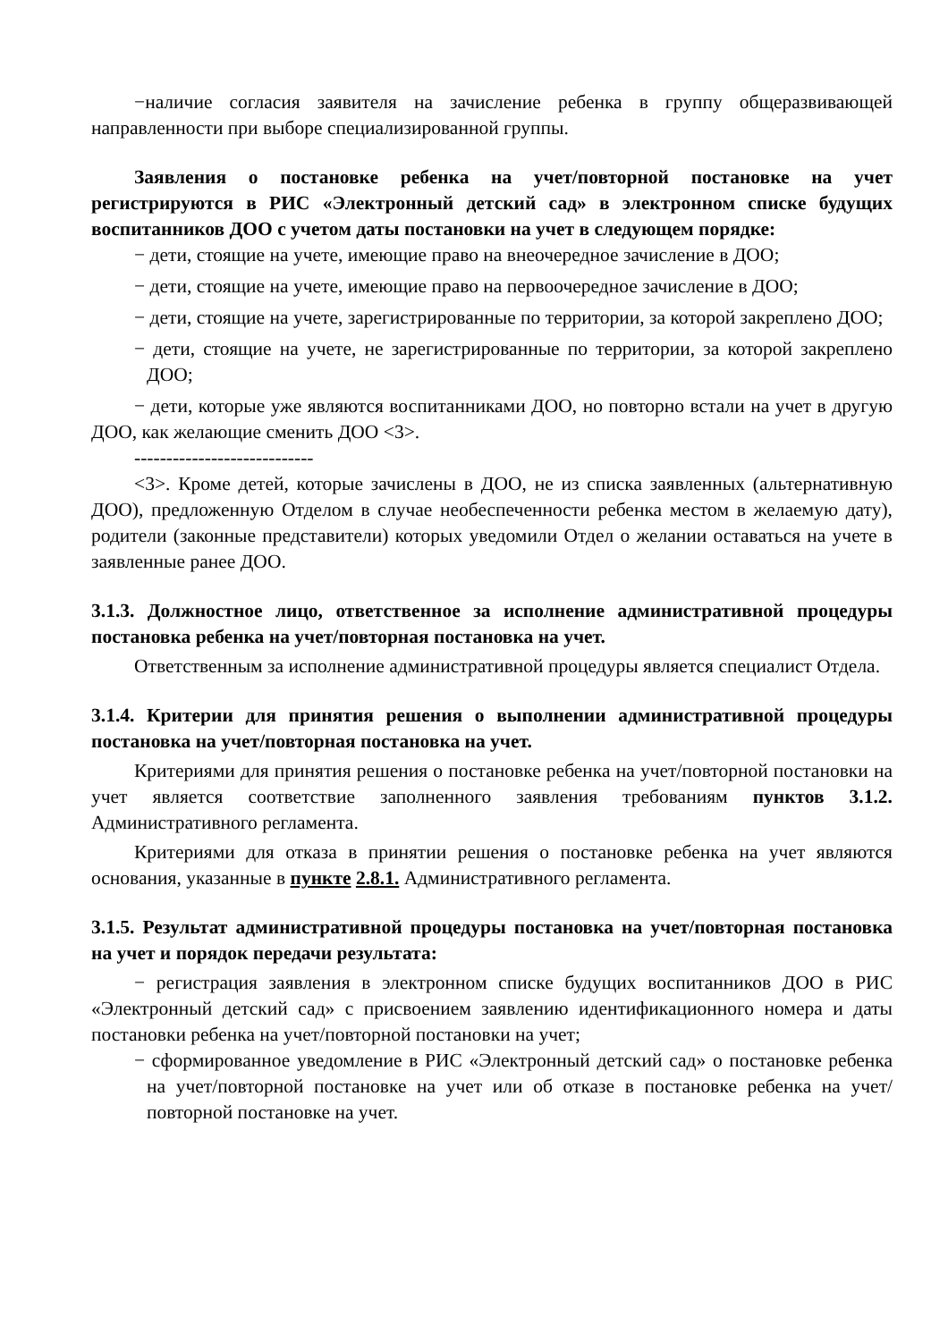−наличие согласия заявителя на зачисление ребенка в группу общеразвивающей направленности при выборе специализированной группы.
Заявления о постановке ребенка на учет/повторной постановке на учет регистрируются в РИС «Электронный детский сад» в электронном списке будущих воспитанников ДОО с учетом даты постановки на учет в следующем порядке:
− дети, стоящие на учете, имеющие право на внеочередное зачисление в ДОО;
− дети, стоящие на учете, имеющие право на первоочередное зачисление в ДОО;
− дети, стоящие на учете, зарегистрированные по территории, за которой закреплено ДОО;
− дети, стоящие на учете, не зарегистрированные по территории, за которой закреплено ДОО;
− дети, которые уже являются воспитанниками ДОО, но повторно встали на учет в другую ДОО, как желающие сменить ДОО <3>.
----------------------------
<3>. Кроме детей, которые зачислены в ДОО, не из списка заявленных (альтернативную ДОО), предложенную Отделом в случае необеспеченности ребенка местом в желаемую дату), родители (законные представители) которых уведомили Отдел о желании оставаться на учете в заявленные ранее ДОО.
3.1.3. Должностное лицо, ответственное за исполнение административной процедуры постановка ребенка на учет/повторная постановка на учет.
Ответственным за исполнение административной процедуры является специалист Отдела.
3.1.4. Критерии для принятия решения о выполнении административной процедуры постановка на учет/повторная постановка на учет.
Критериями для принятия решения о постановке ребенка на учет/повторной постановки на учет является соответствие заполненного заявления требованиям пунктов 3.1.2. Административного регламента.
Критериями для отказа в принятии решения о постановке ребенка на учет являются основания, указанные в пункте 2.8.1. Административного регламента.
3.1.5. Результат административной процедуры постановка на учет/повторная постановка на учет и порядок передачи результата:
− регистрация заявления в электронном списке будущих воспитанников ДОО в РИС «Электронный детский сад» с присвоением заявлению идентификационного номера и даты постановки ребенка на учет/повторной постановки на учет;
− сформированное уведомление в РИС «Электронный детский сад» о постановке ребенка на учет/повторной постановке на учет или об отказе в постановке ребенка на учет/повторной постановке на учет.